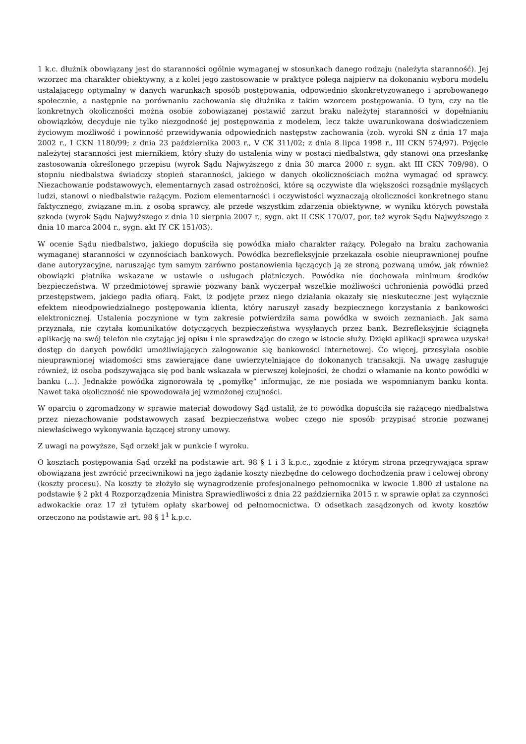1 k.c. dłużnik obowiązany jest do staranności ogólnie wymaganej w stosunkach danego rodzaju (należyta staranność). Jej wzorzec ma charakter obiektywny, a z kolei jego zastosowanie w praktyce polega najpierw na dokonaniu wyboru modelu ustalającego optymalny w danych warunkach sposób postępowania, odpowiednio skonkretyzowanego i aprobowanego społecznie, a następnie na porównaniu zachowania się dłużnika z takim wzorcem postępowania. O tym, czy na tle konkretnych okoliczności można osobie zobowiązanej postawić zarzut braku należytej staranności w dopełnianiu obowiązków, decyduje nie tylko niezgodność jej postępowania z modelem, lecz także uwarunkowana doświadczeniem życiowym możliwość i powinność przewidywania odpowiednich następstw zachowania (zob. wyroki SN z dnia 17 maja 2002 r., I CKN 1180/99; z dnia 23 października 2003 r., V CK 311/02; z dnia 8 lipca 1998 r., III CKN 574/97). Pojęcie należytej staranności jest miernikiem, który służy do ustalenia winy w postaci niedbalstwa, gdy stanowi ona przesłankę zastosowania określonego przepisu (wyrok Sądu Najwyższego z dnia 30 marca 2000 r. sygn. akt III CKN 709/98). O stopniu niedbalstwa świadczy stopień staranności, jakiego w danych okolicznościach można wymagać od sprawcy. Niezachowanie podstawowych, elementarnych zasad ostrożności, które są oczywiste dla większości rozsądnie myślących ludzi, stanowi o niedbalstwie rażącym. Poziom elementarności i oczywistości wyznaczają okoliczności konkretnego stanu faktycznego, związane m.in. z osobą sprawcy, ale przede wszystkim zdarzenia obiektywne, w wyniku których powstała szkoda (wyrok Sądu Najwyższego z dnia 10 sierpnia 2007 r., sygn. akt II CSK 170/07, por. też wyrok Sądu Najwyższego z dnia 10 marca 2004 r., sygn. akt IY CK 151/03).
W ocenie Sądu niedbalstwo, jakiego dopuściła się powódka miało charakter rażący. Polegało na braku zachowania wymaganej staranności w czynnościach bankowych. Powódka bezrefleksyjnie przekazała osobie nieuprawnionej poufne dane autoryzacyjne, naruszając tym samym zarówno postanowienia łączących ją ze stroną pozwaną umów, jak również obowiązki płatnika wskazane w ustawie o usługach płatniczych. Powódka nie dochowała minimum środków bezpieczeństwa. W przedmiotowej sprawie pozwany bank wyczerpał wszelkie możliwości uchronienia powódki przed przestępstwem, jakiego padła ofiarą. Fakt, iż podjęte przez niego działania okazały się nieskuteczne jest wyłącznie efektem nieodpowiedzialnego postępowania klienta, który naruszył zasady bezpiecznego korzystania z bankowości elektronicznej. Ustalenia poczynione w tym zakresie potwierdziła sama powódka w swoich zeznaniach. Jak sama przyznała, nie czytała komunikatów dotyczących bezpieczeństwa wysyłanych przez bank. Bezrefleksyjnie ściągnęła aplikację na swój telefon nie czytając jej opisu i nie sprawdzając do czego w istocie służy. Dzięki aplikacji sprawca uzyskał dostęp do danych powódki umożliwiających zalogowanie się bankowości internetowej. Co więcej, przesyłała osobie nieuprawnionej wiadomości sms zawierające dane uwierzytelniające do dokonanych transakcji. Na uwagę zasługuje również, iż osoba podszywająca się pod bank wskazała w pierwszej kolejności, że chodzi o włamanie na konto powódki w banku (...). Jednakże powódka zignorowała tę „pomyłkę” informując, że nie posiada we wspomnianym banku konta. Nawet taka okoliczność nie spowodowała jej wzmożonej czujności.
W oparciu o zgromadzony w sprawie materiał dowodowy Sąd ustalił, że to powódka dopuściła się rażącego niedbalstwa przez niezachowanie podstawowych zasad bezpieczeństwa wobec czego nie sposób przypisać stronie pozwanej niewłaściwego wykonywania łączącej strony umowy.
Z uwagi na powyższe, Sąd orzekł jak w punkcie I wyroku.
O kosztach postępowania Sąd orzekł na podstawie art. 98 § 1 i 3 k.p.c., zgodnie z którym strona przegrywająca spraw obowiązana jest zwrócić przeciwnikowi na jego żądanie koszty niezbędne do celowego dochodzenia praw i celowej obrony (koszty procesu). Na koszty te złożyło się wynagrodzenie profesjonalnego pełnomocnika w kwocie 1.800 zł ustalone na podstawie § 2 pkt 4 Rozporządzenia Ministra Sprawiedliwości z dnia 22 października 2015 r. w sprawie opłat za czynności adwokackie oraz 17 zł tytułem opłaty skarbowej od pełnomocnictwa. O odsetkach zasądzonych od kwoty kosztów orzeczono na podstawie art. 98 § 1<sup>1</sup> k.p.c.